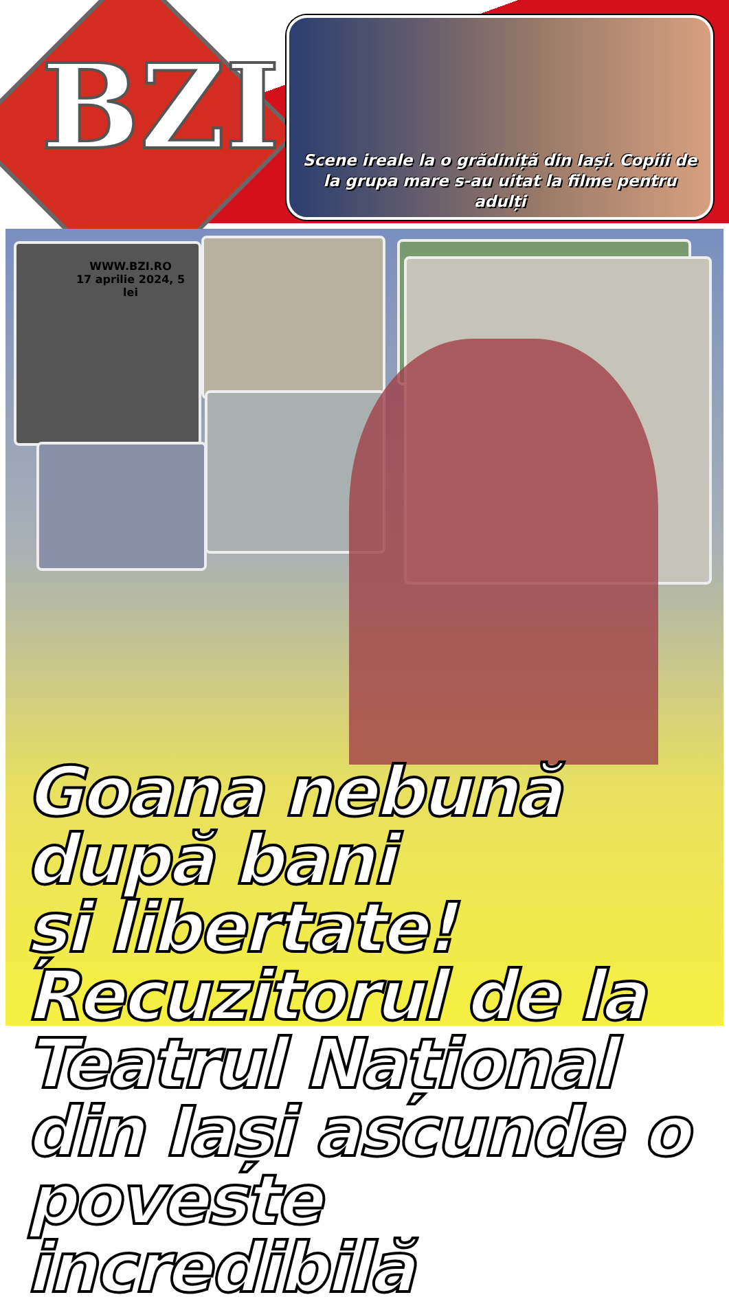BZI
Scene ireale la o grădiniță din Iași. Copiii de la grupa mare s-au uitat la filme pentru adulți
Goana nebună
după bani
și libertate!
Recuzitorul de la
Teatrul Național
din Iași ascunde o
poveste incredibilă
WWW.BZI.RO
17 aprilie 2024, 5 lei